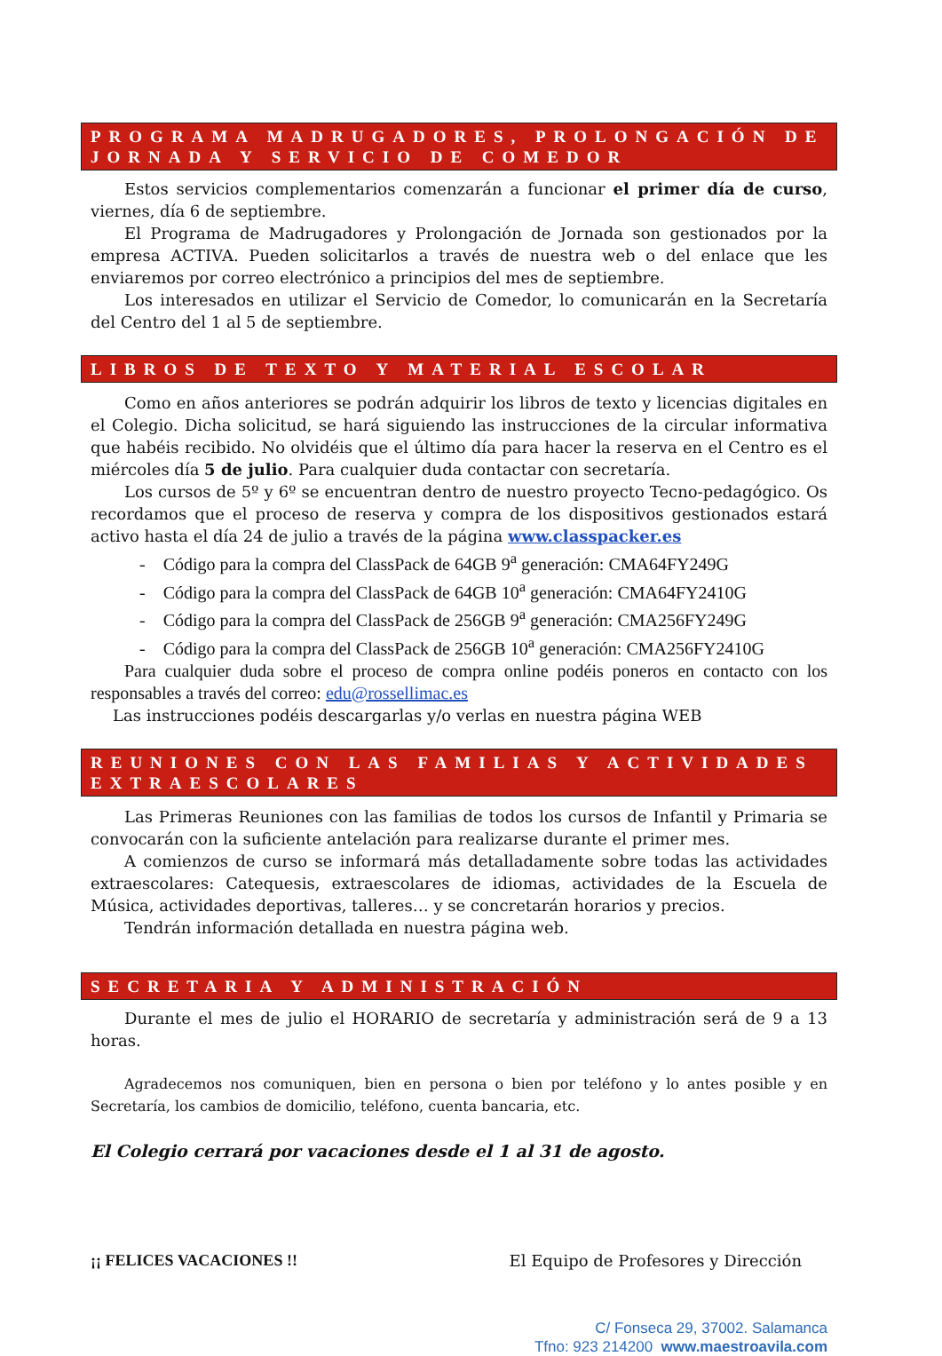PROGRAMA MADRUGADORES, PROLONGACIÓN DE JORNADA Y SERVICIO DE COMEDOR
Estos servicios complementarios comenzarán a funcionar el primer día de curso, viernes, día 6 de septiembre.
El Programa de Madrugadores y Prolongación de Jornada son gestionados por la empresa ACTIVA. Pueden solicitarlos a través de nuestra web o del enlace que les enviaremos por correo electrónico a principios del mes de septiembre.
Los interesados en utilizar el Servicio de Comedor, lo comunicarán en la Secretaría del Centro del 1 al 5 de septiembre.
LIBROS DE TEXTO Y MATERIAL ESCOLAR
Como en años anteriores se podrán adquirir los libros de texto y licencias digitales en el Colegio. Dicha solicitud, se hará siguiendo las instrucciones de la circular informativa que habéis recibido. No olvidéis que el último día para hacer la reserva en el Centro es el miércoles día 5 de julio. Para cualquier duda contactar con secretaría.
Los cursos de 5º y 6º se encuentran dentro de nuestro proyecto Tecno-pedagógico. Os recordamos que el proceso de reserva y compra de los dispositivos gestionados estará activo hasta el día 24 de julio a través de la página www.classpacker.es
- Código para la compra del ClassPack de 64GB 9<sup>a</sup> generación: CMA64FY249G
- Código para la compra del ClassPack de 64GB 10<sup>a</sup> generación: CMA64FY2410G
- Código para la compra del ClassPack de 256GB 9<sup>a</sup> generación: CMA256FY249G
- Código para la compra del ClassPack de 256GB 10<sup>a</sup> generación: CMA256FY2410G
Para cualquier duda sobre el proceso de compra online podéis poneros en contacto con los responsables a través del correo: edu@rossellimac.es
Las instrucciones podéis descargarlas y/o verlas en nuestra página WEB
REUNIONES CON LAS FAMILIAS Y ACTIVIDADES EXTRAESCOLARES
Las Primeras Reuniones con las familias de todos los cursos de Infantil y Primaria se convocarán con la suficiente antelación para realizarse durante el primer mes.
A comienzos de curso se informará más detalladamente sobre todas las actividades extraescolares: Catequesis, extraescolares de idiomas, actividades de la Escuela de Música, actividades deportivas, talleres… y se concretarán horarios y precios.
Tendrán información detallada en nuestra página web.
SECRETARIA Y ADMINISTRACIÓN
Durante el mes de julio el HORARIO de secretaría y administración será de 9 a 13 horas.
Agradecemos nos comuniquen, bien en persona o bien por teléfono y lo antes posible y en Secretaría, los cambios de domicilio, teléfono, cuenta bancaria, etc.
El Colegio cerrará por vacaciones desde el 1 al 31 de agosto.
¡¡ FELICES VACACIONES !! El Equipo de Profesores y Dirección
C/ Fonseca 29, 37002. Salamanca
Tfno: 923 214200 www.maestroavila.com